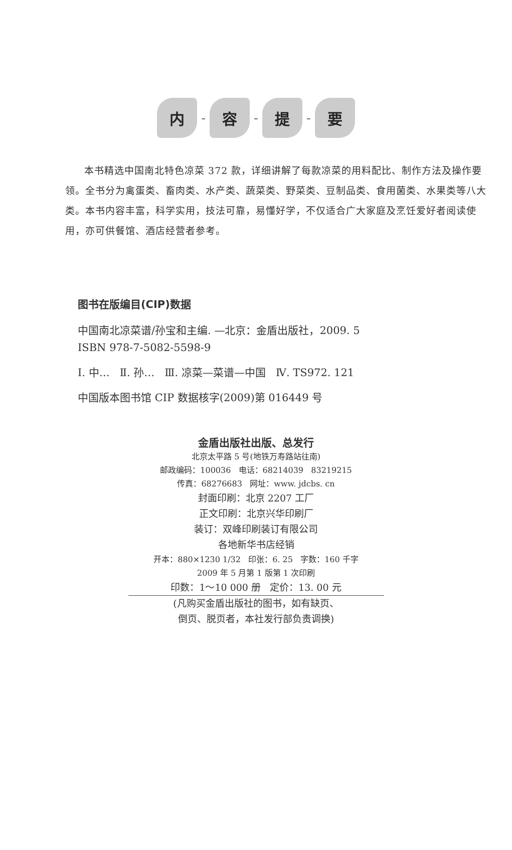内
-
容
-
提
-
要
本书精选中国南北特色凉菜 372 款，详细讲解了每款凉菜的用料配比、制作方法及操作要领。全书分为禽蛋类、畜肉类、水产类、蔬菜类、野菜类、豆制品类、食用菌类、水果类等八大类。本书内容丰富，科学实用，技法可靠，易懂好学，不仅适合广大家庭及烹饪爱好者阅读使用，亦可供餐馆、酒店经营者参考。
图书在版编目(CIP)数据
中国南北凉菜谱/孙宝和主编. —北京：金盾出版社，2009. 5
ISBN 978-7-5082-5598-9
Ⅰ. 中… Ⅱ. 孙… Ⅲ. 凉菜—菜谱—中国 Ⅳ. TS972. 121
中国版本图书馆 CIP 数据核字(2009)第 016449 号
金盾出版社出版、总发行
北京太平路 5 号(地铁万寿路站往南)
邮政编码：100036 电话：68214039 83219215
传真：68276683 网址：www. jdcbs. cn
封面印刷：北京 2207 工厂
正文印刷：北京兴华印刷厂
装订：双峰印刷装订有限公司
各地新华书店经销
开本：880×1230 1/32 印张：6. 25 字数：160 千字
2009 年 5 月第 1 版第 1 次印刷
印数：1～10 000 册 定价：13. 00 元
(凡购买金盾出版社的图书，如有缺页、
倒页、脱页者，本社发行部负责调换)